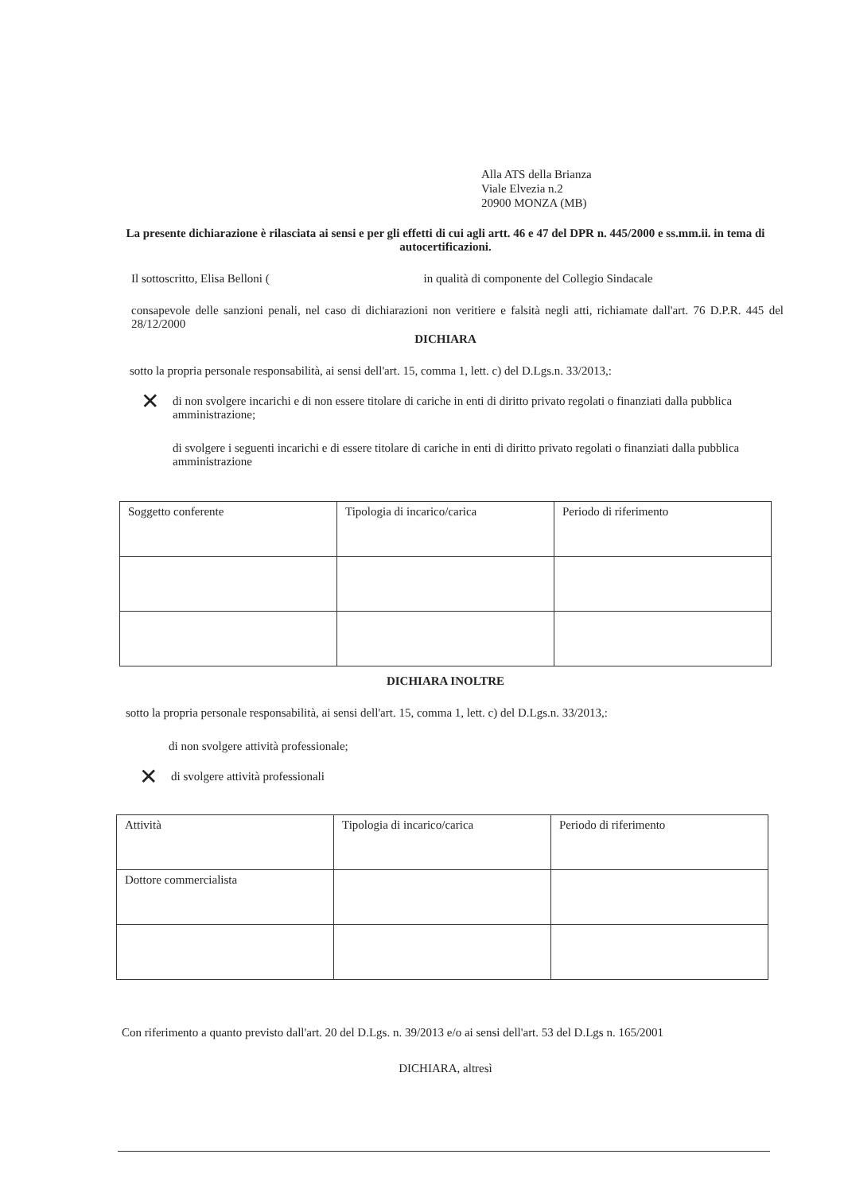Alla ATS della Brianza
Viale Elvezia n.2
20900 MONZA (MB)
La presente dichiarazione è rilasciata ai sensi e per gli effetti di cui agli artt. 46 e 47 del DPR n. 445/2000 e ss.mm.ii. in tema di autocertificazioni.
Il sottoscritto, Elisa Belloni ( in qualità di componente del Collegio Sindacale
consapevole delle sanzioni penali, nel caso di dichiarazioni non veritiere e falsità negli atti, richiamate dall'art. 76 D.P.R. 445 del 28/12/2000
DICHIARA
sotto la propria personale responsabilità, ai sensi dell'art. 15, comma 1, lett. c) del D.Lgs.n. 33/2013,:
✕ di non svolgere incarichi e di non essere titolare di cariche in enti di diritto privato regolati o finanziati dalla pubblica amministrazione;
di svolgere i seguenti incarichi e di essere titolare di cariche in enti di diritto privato regolati o finanziati dalla pubblica amministrazione
| Soggetto conferente | Tipologia di incarico/carica | Periodo di riferimento |
DICHIARA INOLTRE
sotto la propria personale responsabilità, ai sensi dell'art. 15, comma 1, lett. c) del D.Lgs.n. 33/2013,:
di non svolgere attività professionale;
✕ di svolgere attività professionali
| Attività | Tipologia di incarico/carica | Periodo di riferimento |
| Dottore commercialista | | |
Con riferimento a quanto previsto dall'art. 20 del D.Lgs. n. 39/2013 e/o ai sensi dell'art. 53 del D.Lgs n. 165/2001
DICHIARA, altresì